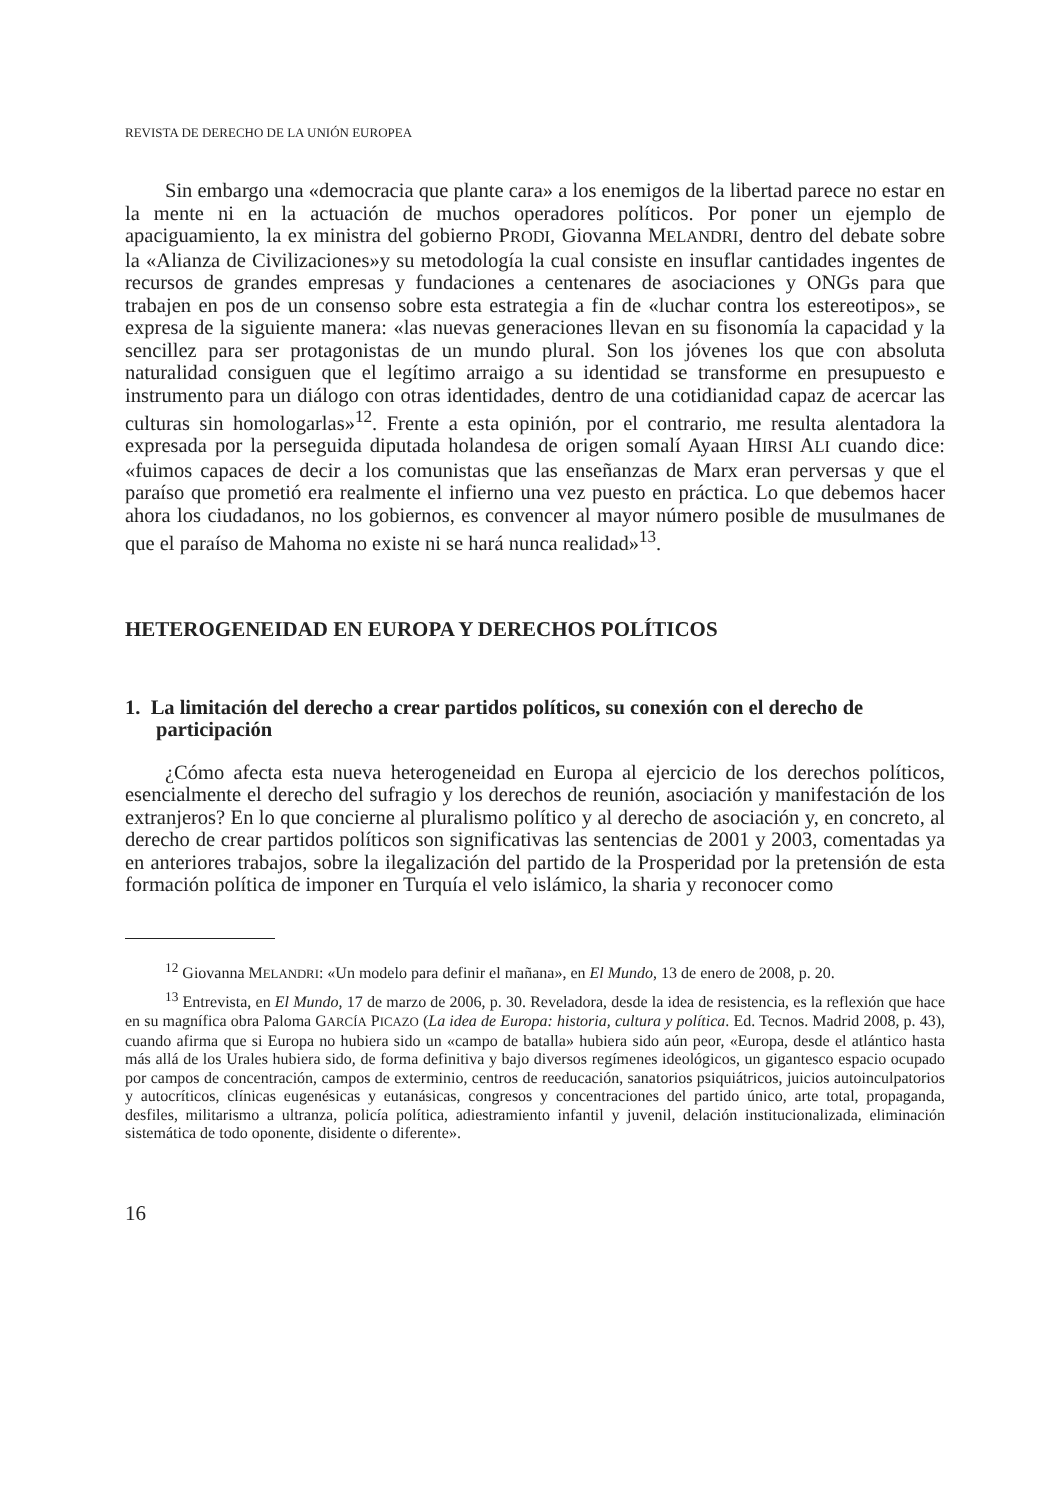REVISTA DE DERECHO DE LA UNIÓN EUROPEA
Sin embargo una «democracia que plante cara» a los enemigos de la libertad parece no estar en la mente ni en la actuación de muchos operadores políticos. Por poner un ejemplo de apaciguamiento, la ex ministra del gobierno PRODI, Giovanna MELANDRI, dentro del debate sobre la «Alianza de Civilizaciones»y su metodología la cual consiste en insuflar cantidades ingentes de recursos de grandes empresas y fundaciones a centenares de asociaciones y ONGs para que trabajen en pos de un consenso sobre esta estrategia a fin de «luchar contra los estereotipos», se expresa de la siguiente manera: «las nuevas generaciones llevan en su fisonomía la capacidad y la sencillez para ser protagonistas de un mundo plural. Son los jóvenes los que con absoluta naturalidad consiguen que el legítimo arraigo a su identidad se transforme en presupuesto e instrumento para un diálogo con otras identidades, dentro de una cotidianidad capaz de acercar las culturas sin homologarlas»<sup>12</sup>. Frente a esta opinión, por el contrario, me resulta alentadora la expresada por la perseguida diputada holandesa de origen somalí Ayaan HIRSI ALI cuando dice: «fuimos capaces de decir a los comunistas que las enseñanzas de Marx eran perversas y que el paraíso que prometió era realmente el infierno una vez puesto en práctica. Lo que debemos hacer ahora los ciudadanos, no los gobiernos, es convencer al mayor número posible de musulmanes de que el paraíso de Mahoma no existe ni se hará nunca realidad»<sup>13</sup>.
HETEROGENEIDAD EN EUROPA Y DERECHOS POLÍTICOS
1. La limitación del derecho a crear partidos políticos, su conexión con el derecho de participación
¿Cómo afecta esta nueva heterogeneidad en Europa al ejercicio de los derechos políticos, esencialmente el derecho del sufragio y los derechos de reunión, asociación y manifestación de los extranjeros? En lo que concierne al pluralismo político y al derecho de asociación y, en concreto, al derecho de crear partidos políticos son significativas las sentencias de 2001 y 2003, comentadas ya en anteriores trabajos, sobre la ilegalización del partido de la Prosperidad por la pretensión de esta formación política de imponer en Turquía el velo islámico, la sharia y reconocer como
<sup>12</sup> Giovanna MELANDRI: «Un modelo para definir el mañana», en El Mundo, 13 de enero de 2008, p. 20.
<sup>13</sup> Entrevista, en El Mundo, 17 de marzo de 2006, p. 30. Reveladora, desde la idea de resistencia, es la reflexión que hace en su magnífica obra Paloma GARCÍA PICAZO (La idea de Europa: historia, cultura y política. Ed. Tecnos. Madrid 2008, p. 43), cuando afirma que si Europa no hubiera sido un «campo de batalla» hubiera sido aún peor, «Europa, desde el atlántico hasta más allá de los Urales hubiera sido, de forma definitiva y bajo diversos regímenes ideológicos, un gigantesco espacio ocupado por campos de concentración, campos de exterminio, centros de reeducación, sanatorios psiquiátricos, juicios autoinculpatorios y autocríticos, clínicas eugenésicas y eutanásicas, congresos y concentraciones del partido único, arte total, propaganda, desfiles, militarismo a ultranza, policía política, adiestramiento infantil y juvenil, delación institucionalizada, eliminación sistemática de todo oponente, disidente o diferente».
16